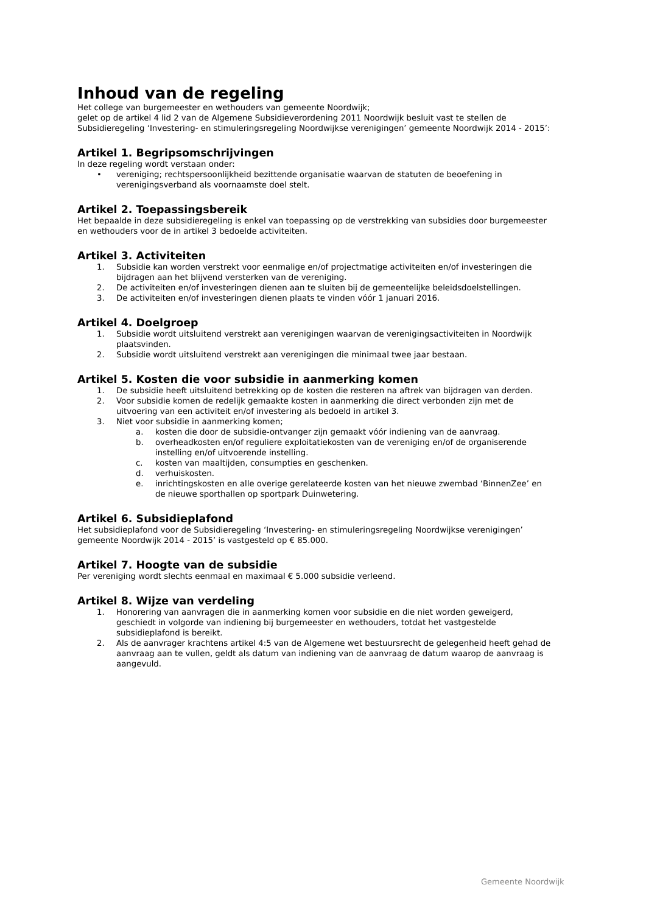Inhoud van de regeling
Het college van burgemeester en wethouders van gemeente Noordwijk;
gelet op de artikel 4 lid 2 van de Algemene Subsidieverordening 2011 Noordwijk besluit vast te stellen de Subsidieregeling ‘Investering- en stimuleringsregeling Noordwijkse verenigingen’ gemeente Noordwijk 2014 - 2015’:
Artikel 1. Begripsomschrijvingen
In deze regeling wordt verstaan onder:
• vereniging; rechtspersoonlijkheid bezittende organisatie waarvan de statuten de beoefening in verenigingsverband als voornaamste doel stelt.
Artikel 2. Toepassingsbereik
Het bepaalde in deze subsidieregeling is enkel van toepassing op de verstrekking van subsidies door burgemeester en wethouders voor de in artikel 3 bedoelde activiteiten.
Artikel 3. Activiteiten
1. Subsidie kan worden verstrekt voor eenmalige en/of projectmatige activiteiten en/of investeringen die bijdragen aan het blijvend versterken van de vereniging.
2. De activiteiten en/of investeringen dienen aan te sluiten bij de gemeentelijke beleidsdoelstellingen.
3. De activiteiten en/of investeringen dienen plaats te vinden vóór 1 januari 2016.
Artikel 4. Doelgroep
1. Subsidie wordt uitsluitend verstrekt aan verenigingen waarvan de verenigingsactiviteiten in Noordwijk plaatsvinden.
2. Subsidie wordt uitsluitend verstrekt aan verenigingen die minimaal twee jaar bestaan.
Artikel 5. Kosten die voor subsidie in aanmerking komen
1. De subsidie heeft uitsluitend betrekking op de kosten die resteren na aftrek van bijdragen van derden.
2. Voor subsidie komen de redelijk gemaakte kosten in aanmerking die direct verbonden zijn met de uitvoering van een activiteit en/of investering als bedoeld in artikel 3.
3. Niet voor subsidie in aanmerking komen;
a. kosten die door de subsidie-ontvanger zijn gemaakt vóór indiening van de aanvraag.
b. overheadkosten en/of reguliere exploitatiekosten van de vereniging en/of de organiserende instelling en/of uitvoerende instelling.
c. kosten van maaltijden, consumpties en geschenken.
d. verhuiskosten.
e. inrichtingskosten en alle overige gerelateerde kosten van het nieuwe zwembad ‘BinnenZee’ en de nieuwe sporthallen op sportpark Duinwetering.
Artikel 6. Subsidieplafond
Het subsidieplafond voor de Subsidieregeling ‘Investering- en stimuleringsregeling Noordwijkse verenigingen’ gemeente Noordwijk 2014 - 2015’ is vastgesteld op € 85.000.
Artikel 7. Hoogte van de subsidie
Per vereniging wordt slechts eenmaal en maximaal € 5.000 subsidie verleend.
Artikel 8. Wijze van verdeling
1. Honorering van aanvragen die in aanmerking komen voor subsidie en die niet worden geweigerd, geschiedt in volgorde van indiening bij burgemeester en wethouders, totdat het vastgestelde subsidieplafond is bereikt.
2. Als de aanvrager krachtens artikel 4:5 van de Algemene wet bestuursrecht de gelegenheid heeft gehad de aanvraag aan te vullen, geldt als datum van indiening van de aanvraag de datum waarop de aanvraag is aangevuld.
Gemeente Noordwijk